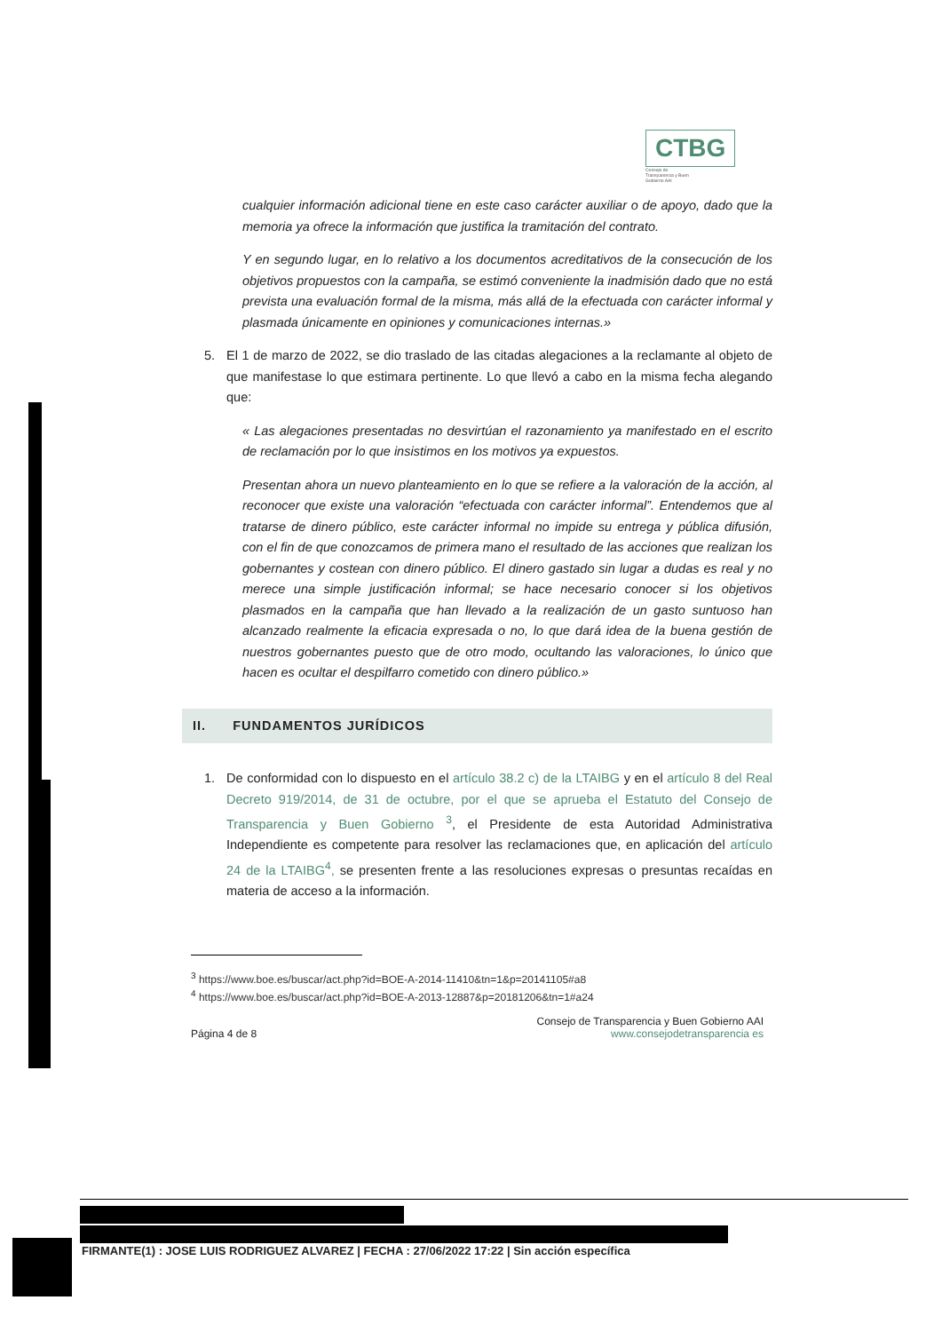CTBG Consejo de Transparencia y Buen Gobierno AAI
cualquier información adicional tiene en este caso carácter auxiliar o de apoyo, dado que la memoria ya ofrece la información que justifica la tramitación del contrato.
Y en segundo lugar, en lo relativo a los documentos acreditativos de la consecución de los objetivos propuestos con la campaña, se estimó conveniente la inadmisión dado que no está prevista una evaluación formal de la misma, más allá de la efectuada con carácter informal y plasmada únicamente en opiniones y comunicaciones internas.»
5. El 1 de marzo de 2022, se dio traslado de las citadas alegaciones a la reclamante al objeto de que manifestase lo que estimara pertinente. Lo que llevó a cabo en la misma fecha alegando que:
« Las alegaciones presentadas no desvirtúan el razonamiento ya manifestado en el escrito de reclamación por lo que insistimos en los motivos ya expuestos.
Presentan ahora un nuevo planteamiento en lo que se refiere a la valoración de la acción, al reconocer que existe una valoración “efectuada con carácter informal”. Entendemos que al tratarse de dinero público, este carácter informal no impide su entrega y pública difusión, con el fin de que conozcamos de primera mano el resultado de las acciones que realizan los gobernantes y costean con dinero público. El dinero gastado sin lugar a dudas es real y no merece una simple justificación informal; se hace necesario conocer si los objetivos plasmados en la campaña que han llevado a la realización de un gasto suntuoso han alcanzado realmente la eficacia expresada o no, lo que dará idea de la buena gestión de nuestros gobernantes puesto que de otro modo, ocultando las valoraciones, lo único que hacen es ocultar el despilfarro cometido con dinero público.»
II. FUNDAMENTOS JURÍDICOS
1. De conformidad con lo dispuesto en el artículo 38.2 c) de la LTAIBG y en el artículo 8 del Real Decreto 919/2014, de 31 de octubre, por el que se aprueba el Estatuto del Consejo de Transparencia y Buen Gobierno <sup>3</sup>, el Presidente de esta Autoridad Administrativa Independiente es competente para resolver las reclamaciones que, en aplicación del artículo 24 de la LTAIBG<sup>4</sup>, se presenten frente a las resoluciones expresas o presuntas recaídas en materia de acceso a la información.
<sup>3</sup> https://www.boe.es/buscar/act.php?id=BOE-A-2014-11410&tn=1&p=20141105#a8
<sup>4</sup> https://www.boe.es/buscar/act.php?id=BOE-A-2013-12887&p=20181206&tn=1#a24
Página 4 de 8 Consejo de Transparencia y Buen Gobierno AAI
www.consejodetransparencia es
FIRMANTE(1) : JOSE LUIS RODRIGUEZ ALVAREZ | FECHA : 27/06/2022 17:22 | Sin acción específica